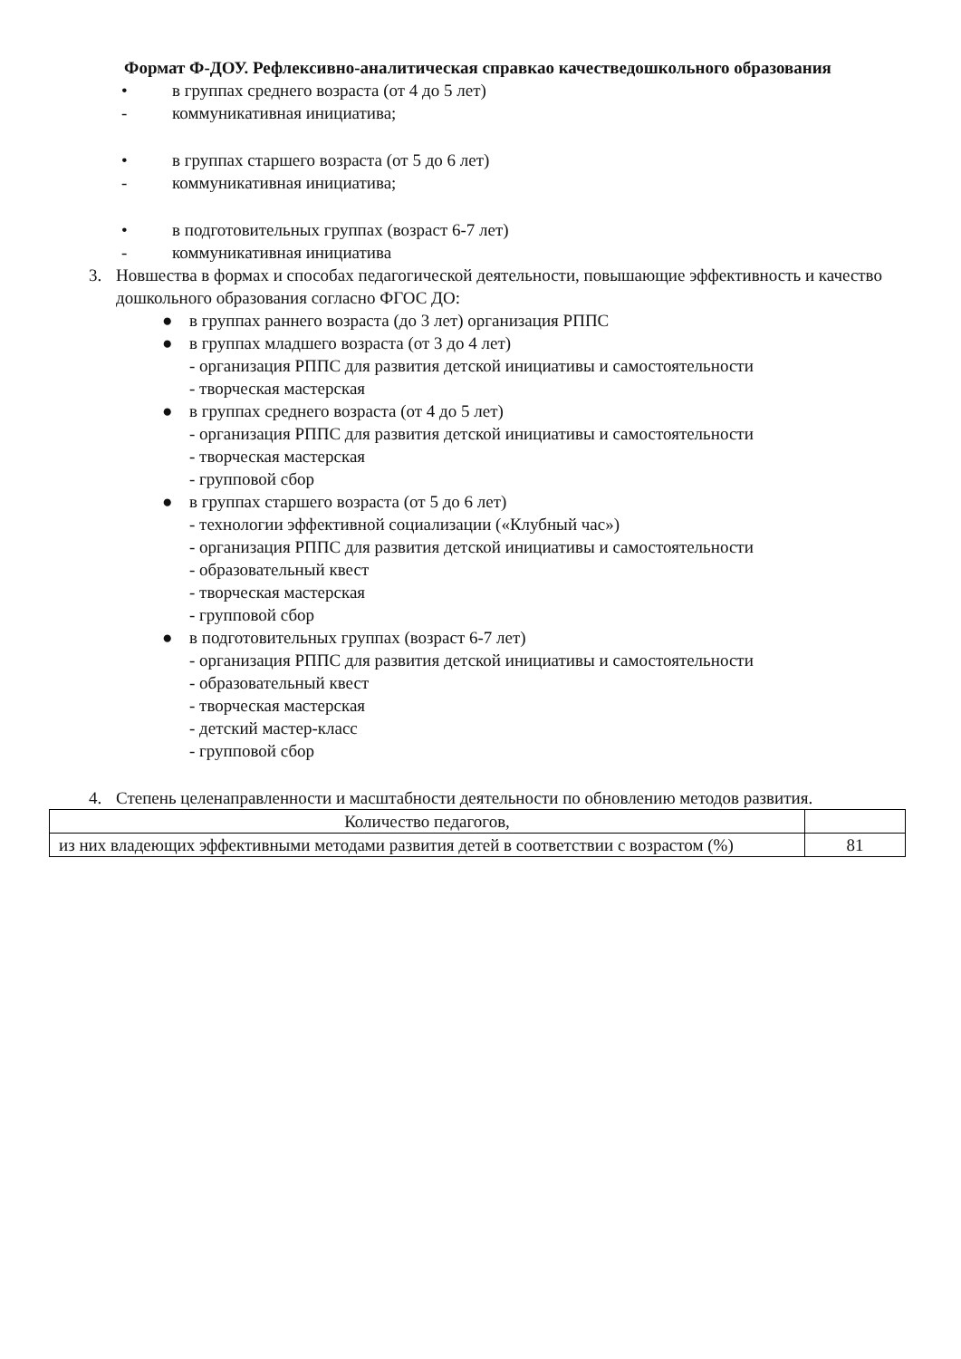Формат Ф-ДОУ. Рефлексивно-аналитическая справкао качестведошкольного образования
• в группах среднего возраста (от 4 до 5 лет)
- коммуникативная инициатива;
• в группах старшего возраста (от 5 до 6 лет)
- коммуникативная инициатива;
• в подготовительных группах (возраст 6-7 лет)
- коммуникативная инициатива
3. Новшества в формах и способах педагогической деятельности, повышающие эффективность и качество дошкольного образования согласно ФГОС ДО:
● в группах раннего возраста (до 3 лет) организация РППС
● в группах младшего возраста (от 3 до 4 лет)
- организация РППС для развития детской инициативы и самостоятельности
- творческая мастерская
● в группах среднего возраста (от 4 до 5 лет)
- организация РППС для развития детской инициативы и самостоятельности
- творческая мастерская
- групповой сбор
● в группах старшего возраста (от 5 до 6 лет)
- технологии эффективной социализации («Клубный час»)
- организация РППС для развития детской инициативы и самостоятельности
- образовательный квест
- творческая мастерская
- групповой сбор
● в подготовительных группах (возраст 6-7 лет)
- организация РППС для развития детской инициативы и самостоятельности
- образовательный квест
- творческая мастерская
- детский мастер-класс
- групповой сбор
4. Степень целенаправленности и масштабности деятельности по обновлению методов развития.
| Количество педагогов, | |
| из них владеющих эффективными методами развития детей в соответствии с возрастом (%) | 81 |